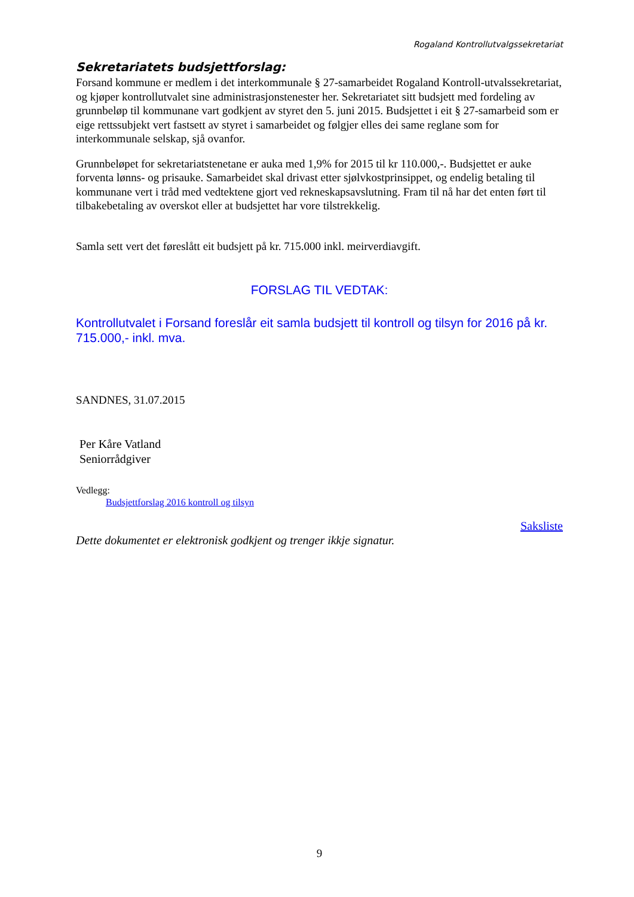Rogaland Kontrollutvalgssekretariat
Sekretariatets budsjettforslag:
Forsand kommune er medlem i det interkommunale § 27-samarbeidet Rogaland Kontroll-utvalssekretariat, og kjøper kontrollutvalet sine administrasjonstenester her. Sekretariatet sitt budsjett med fordeling av grunnbeløp til kommunane vart godkjent av styret den 5. juni 2015. Budsjettet i eit § 27-samarbeid som er eige rettssubjekt vert fastsett av styret i samarbeidet og følgjer elles dei same reglane som for interkommunale selskap, sjå ovanfor.
Grunnbeløpet for sekretariatstenetane er auka med 1,9% for 2015 til kr 110.000,-. Budsjettet er auke forventa lønns- og prisauke. Samarbeidet skal drivast etter sjølvkostprinsippet, og endelig betaling til kommunane vert i tråd med vedtektene gjort ved rekneskapsavslutning. Fram til nå har det enten ført til tilbakebetaling av overskot eller at budsjettet har vore tilstrekkelig.
Samla sett vert det føreslått eit budsjett på kr. 715.000 inkl. meirverdiavgift.
FORSLAG TIL VEDTAK:
Kontrollutvalet i Forsand foreslår eit samla budsjett til kontroll og tilsyn for 2016 på kr. 715.000,- inkl. mva.
SANDNES, 31.07.2015
Per Kåre Vatland
Seniorrådgiver
Vedlegg:
Budsjettforslag 2016 kontroll og tilsyn
Saksliste
Dette dokumentet er elektronisk godkjent og trenger ikkje signatur.
9